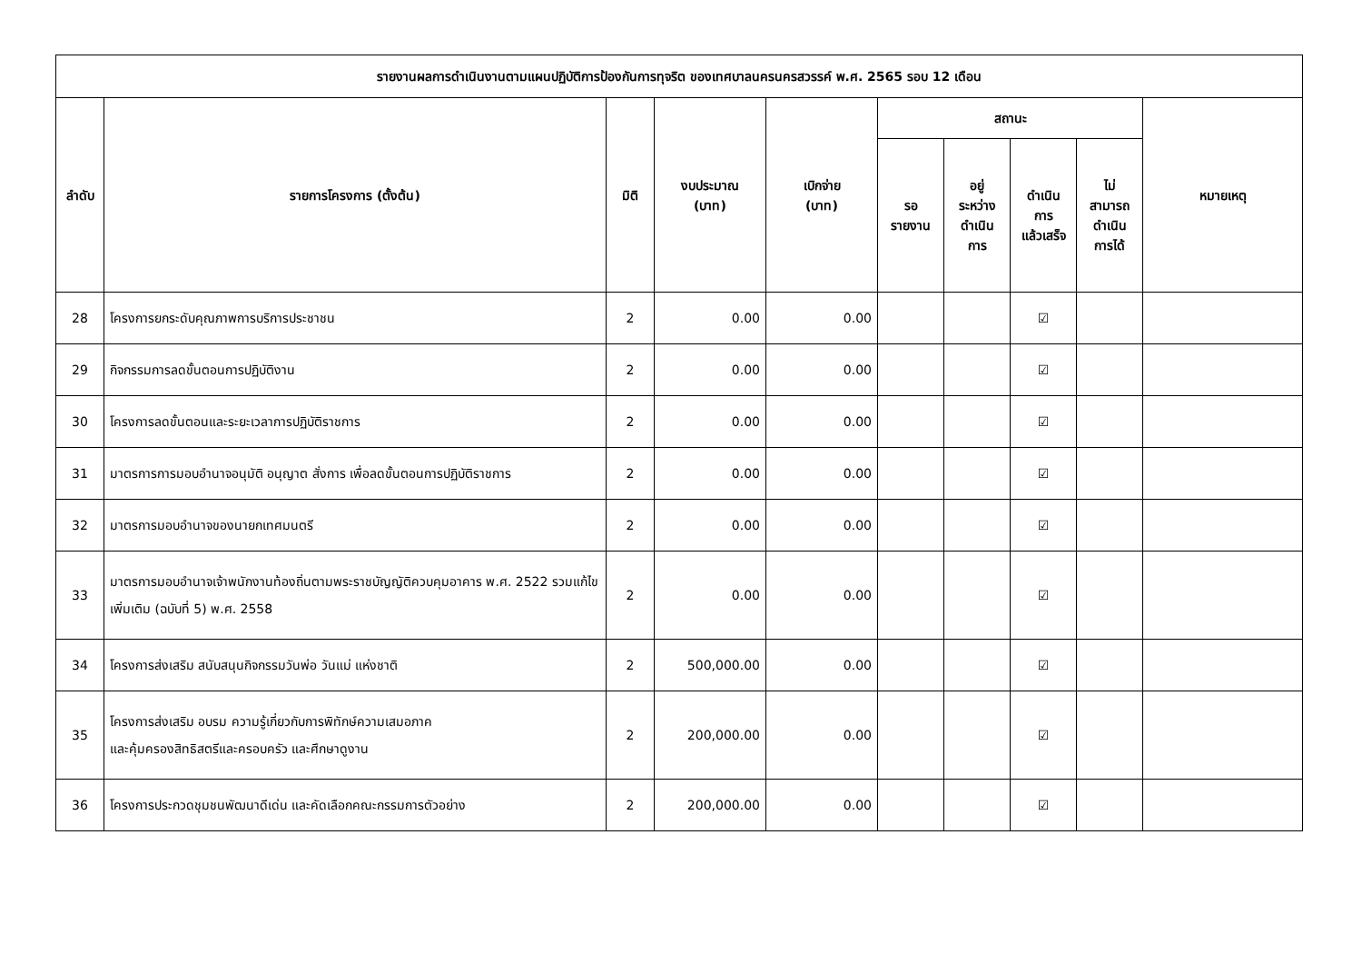| รายงานผลการดำเนินงานตามแผนปฏิบัติการป้องกันการทุจริต ของเทศบาลนครนครสวรรค์ พ.ศ. 2565 รอบ 12 เดือน | | | | | | | | | |
| --- | --- | --- | --- | --- | --- | --- | --- | --- | --- |
| ลำดับ | รายการโครงการ (ตั้งต้น) | มิติ | งบประมาณ (บาท) | เบิกจ่าย (บาท) | สถานะ | | | | หมายเหตุ |
| | | | | | รอ รายงาน | อยู่ ระหว่าง ดำเนิน การ | ดำเนิน การ แล้วเสร็จ | ไม่ สามารถ ดำเนิน การได้ | |
| 28 | โครงการยกระดับคุณภาพการบริการประชาชน | 2 | 0.00 | 0.00 | | | ☑ | | |
| 29 | กิจกรรมการลดขั้นตอนการปฏิบัติงาน | 2 | 0.00 | 0.00 | | | ☑ | | |
| 30 | โครงการลดขั้นตอนและระยะเวลาการปฏิบัติราชการ | 2 | 0.00 | 0.00 | | | ☑ | | |
| 31 | มาตรการการมอบอำนาจอนุมัติ อนุญาต สั่งการ เพื่อลดขั้นตอนการปฏิบัติราชการ | 2 | 0.00 | 0.00 | | | ☑ | | |
| 32 | มาตรการมอบอำนาจของนายกเทศมนตรี | 2 | 0.00 | 0.00 | | | ☑ | | |
| 33 | มาตรการมอบอำนาจเจ้าพนักงานท้องถิ่นตามพระราชบัญญัติควบคุมอาคาร พ.ศ. 2522 รวมแก้ไขเพิ่มเติม (ฉบับที่ 5) พ.ศ. 2558 | 2 | 0.00 | 0.00 | | | ☑ | | |
| 34 | โครงการส่งเสริม สนับสนุนกิจกรรมวันพ่อ วันแม่ แห่งชาติ | 2 | 500,000.00 | 0.00 | | | ☑ | | |
| 35 | โครงการส่งเสริม อบรม ความรู้เกี่ยวกับการพิทักษ์ความเสมอภาค และคุ้มครองสิทธิสตรีและครอบครัว และศึกษาดูงาน | 2 | 200,000.00 | 0.00 | | | ☑ | | |
| 36 | โครงการประกวดชุมชนพัฒนาดีเด่น และคัดเลือกคณะกรรมการตัวอย่าง | 2 | 200,000.00 | 0.00 | | | ☑ | | |